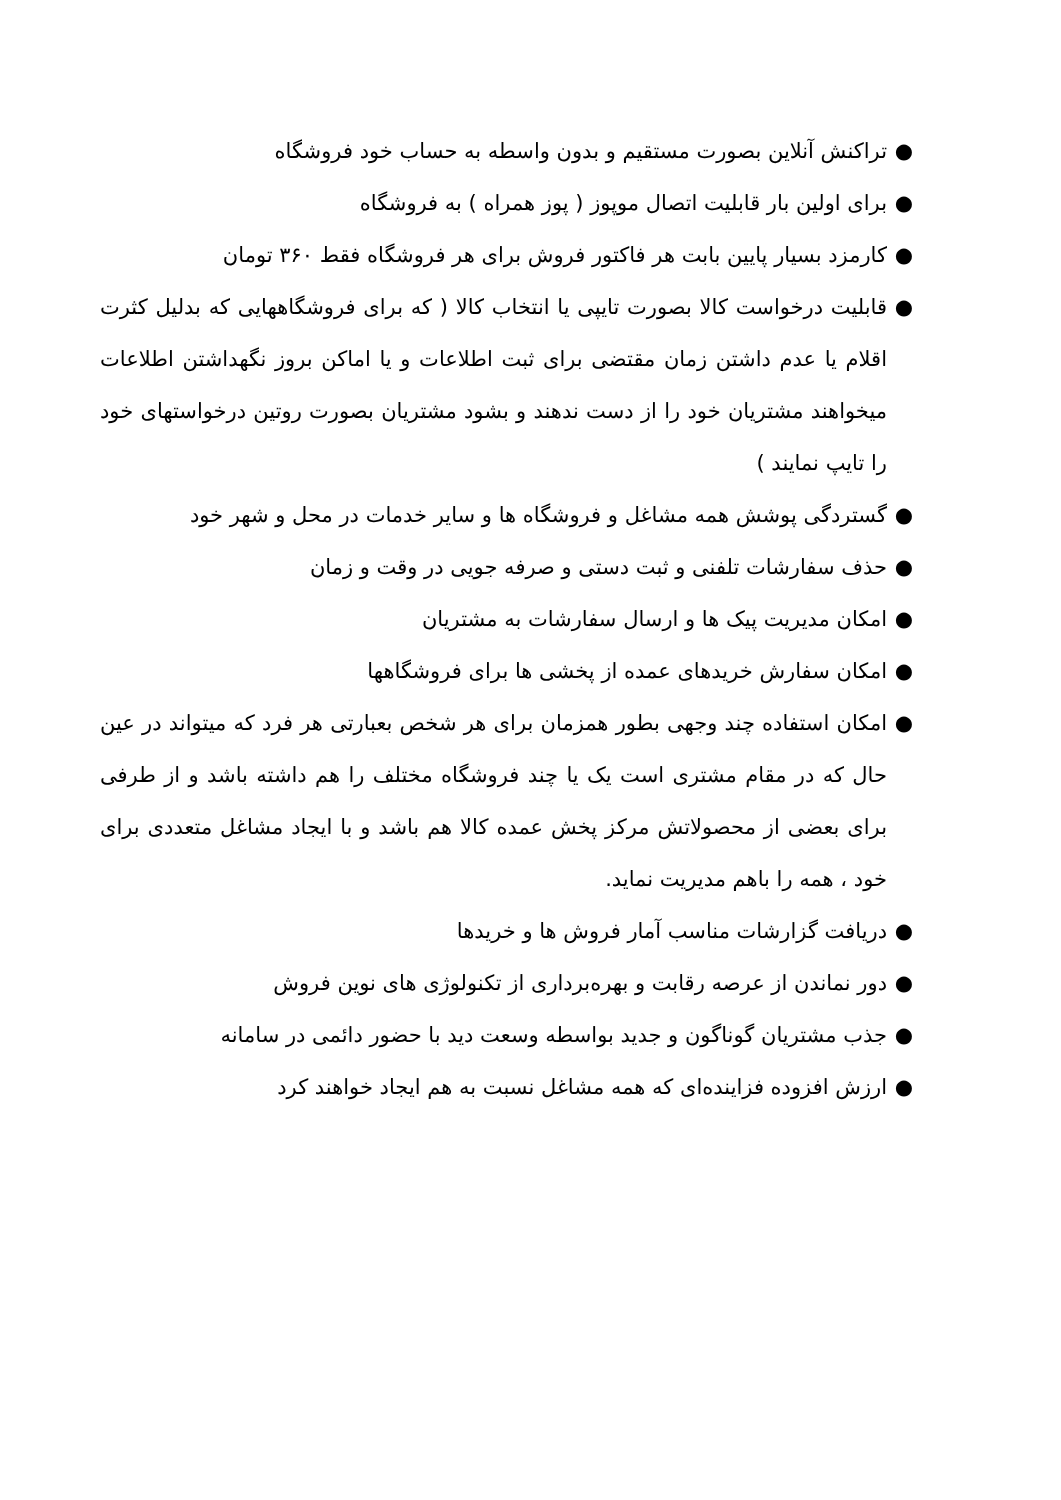● تراکنش آنلاین بصورت مستقیم و بدون واسطه به حساب خود فروشگاه
● برای اولین بار قابلیت اتصال موپوز ( پوز همراه ) به فروشگاه
● کارمزد بسیار پایین بابت هر فاکتور فروش برای هر فروشگاه فقط ۳۶۰ تومان
● قابلیت درخواست کالا بصورت تایپی یا انتخاب کالا ( که برای فروشگاههایی که بدلیل کثرت اقلام یا عدم داشتن زمان مقتضی برای ثبت اطلاعات و یا اماکن بروز نگهداشتن اطلاعات میخواهند مشتریان خود را از دست ندهند و بشود مشتریان بصورت روتین درخواستهای خود را تایپ نمایند )
● گستردگی پوشش همه مشاغل و فروشگاه ها و سایر خدمات در محل و شهر خود
● حذف سفارشات تلفنی و ثبت دستی و صرفه جویی در وقت و زمان
● امکان مدیریت پیک ها و ارسال سفارشات به مشتریان
● امکان سفارش خریدهای عمده از پخشی ها برای فروشگاهها
● امکان استفاده چند وجهی بطور همزمان برای هر شخص بعبارتی هر فرد که میتواند در عین حال که در مقام مشتری است یک یا چند فروشگاه مختلف را هم داشته باشد و از طرفی برای بعضی از محصولاتش مرکز پخش عمده کالا هم باشد و با ایجاد مشاغل متعددی برای خود ، همه را باهم مدیریت نماید.
● دریافت گزارشات مناسب آمار فروش ها و خریدها
● دور نماندن از عرصه رقابت و بهره‌برداری از تکنولوژی های نوین فروش
● جذب مشتریان گوناگون و جدید بواسطه وسعت دید با حضور دائمی در سامانه
● ارزش افزوده فزاینده‌ای که همه مشاغل نسبت به هم ایجاد خواهند کرد